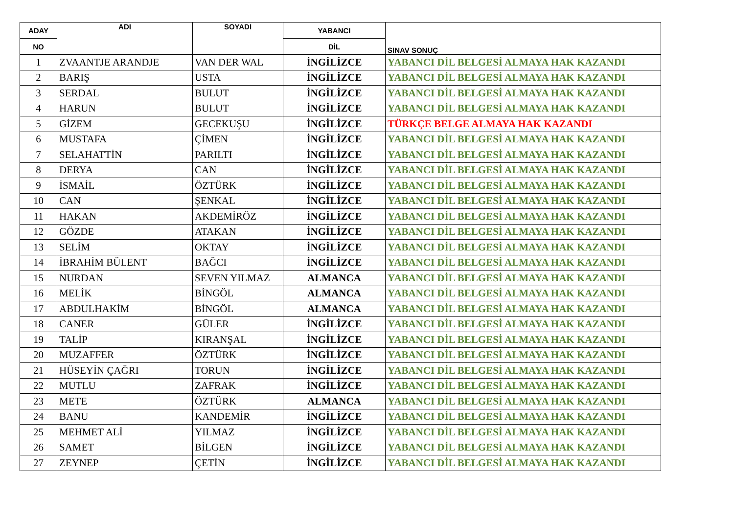| ADAY | ADI | SOYADI | YABANCI | SINAV SONUÇ |
| --- | --- | --- | --- | --- |
| NO | | | DİL | |
| 1 | ZVAANTJE ARANDJE | VAN DER WAL | İNGİLİZCE | YABANCI DİL BELGESİ ALMAYA HAK KAZANDI |
| 2 | BARIŞ | USTA | İNGİLİZCE | YABANCI DİL BELGESİ ALMAYA HAK KAZANDI |
| 3 | SERDAL | BULUT | İNGİLİZCE | YABANCI DİL BELGESİ ALMAYA HAK KAZANDI |
| 4 | HARUN | BULUT | İNGİLİZCE | YABANCI DİL BELGESİ ALMAYA HAK KAZANDI |
| 5 | GİZEM | GECEKUŞU | İNGİLİZCE | TÜRKÇE BELGE ALMAYA HAK KAZANDI |
| 6 | MUSTAFA | ÇİMEN | İNGİLİZCE | YABANCI DİL BELGESİ ALMAYA HAK KAZANDI |
| 7 | SELAHATTİN | PARILTI | İNGİLİZCE | YABANCI DİL BELGESİ ALMAYA HAK KAZANDI |
| 8 | DERYA | CAN | İNGİLİZCE | YABANCI DİL BELGESİ ALMAYA HAK KAZANDI |
| 9 | İSMAİL | ÖZTÜRK | İNGİLİZCE | YABANCI DİL BELGESİ ALMAYA HAK KAZANDI |
| 10 | CAN | ŞENKAL | İNGİLİZCE | YABANCI DİL BELGESİ ALMAYA HAK KAZANDI |
| 11 | HAKAN | AKDEMİRÖZ | İNGİLİZCE | YABANCI DİL BELGESİ ALMAYA HAK KAZANDI |
| 12 | GÖZDE | ATAKAN | İNGİLİZCE | YABANCI DİL BELGESİ ALMAYA HAK KAZANDI |
| 13 | SELİM | OKTAY | İNGİLİZCE | YABANCI DİL BELGESİ ALMAYA HAK KAZANDI |
| 14 | İBRAHİM BÜLENT | BAĞCI | İNGİLİZCE | YABANCI DİL BELGESİ ALMAYA HAK KAZANDI |
| 15 | NURDAN | SEVEN YILMAZ | ALMANCA | YABANCI DİL BELGESİ ALMAYA HAK KAZANDI |
| 16 | MELİK | BİNGÖL | ALMANCA | YABANCI DİL BELGESİ ALMAYA HAK KAZANDI |
| 17 | ABDULHAKİM | BİNGÖL | ALMANCA | YABANCI DİL BELGESİ ALMAYA HAK KAZANDI |
| 18 | CANER | GÜLER | İNGİLİZCE | YABANCI DİL BELGESİ ALMAYA HAK KAZANDI |
| 19 | TALİP | KIRANŞAL | İNGİLİZCE | YABANCI DİL BELGESİ ALMAYA HAK KAZANDI |
| 20 | MUZAFFER | ÖZTÜRK | İNGİLİZCE | YABANCI DİL BELGESİ ALMAYA HAK KAZANDI |
| 21 | HÜSEYİN ÇAĞRI | TORUN | İNGİLİZCE | YABANCI DİL BELGESİ ALMAYA HAK KAZANDI |
| 22 | MUTLU | ZAFRAK | İNGİLİZCE | YABANCI DİL BELGESİ ALMAYA HAK KAZANDI |
| 23 | METE | ÖZTÜRK | ALMANCA | YABANCI DİL BELGESİ ALMAYA HAK KAZANDI |
| 24 | BANU | KANDEMİR | İNGİLİZCE | YABANCI DİL BELGESİ ALMAYA HAK KAZANDI |
| 25 | MEHMET ALİ | YILMAZ | İNGİLİZCE | YABANCI DİL BELGESİ ALMAYA HAK KAZANDI |
| 26 | SAMET | BİLGEN | İNGİLİZCE | YABANCI DİL BELGESİ ALMAYA HAK KAZANDI |
| 27 | ZEYNEP | ÇETİN | İNGİLİZCE | YABANCI DİL BELGESİ ALMAYA HAK KAZANDI |